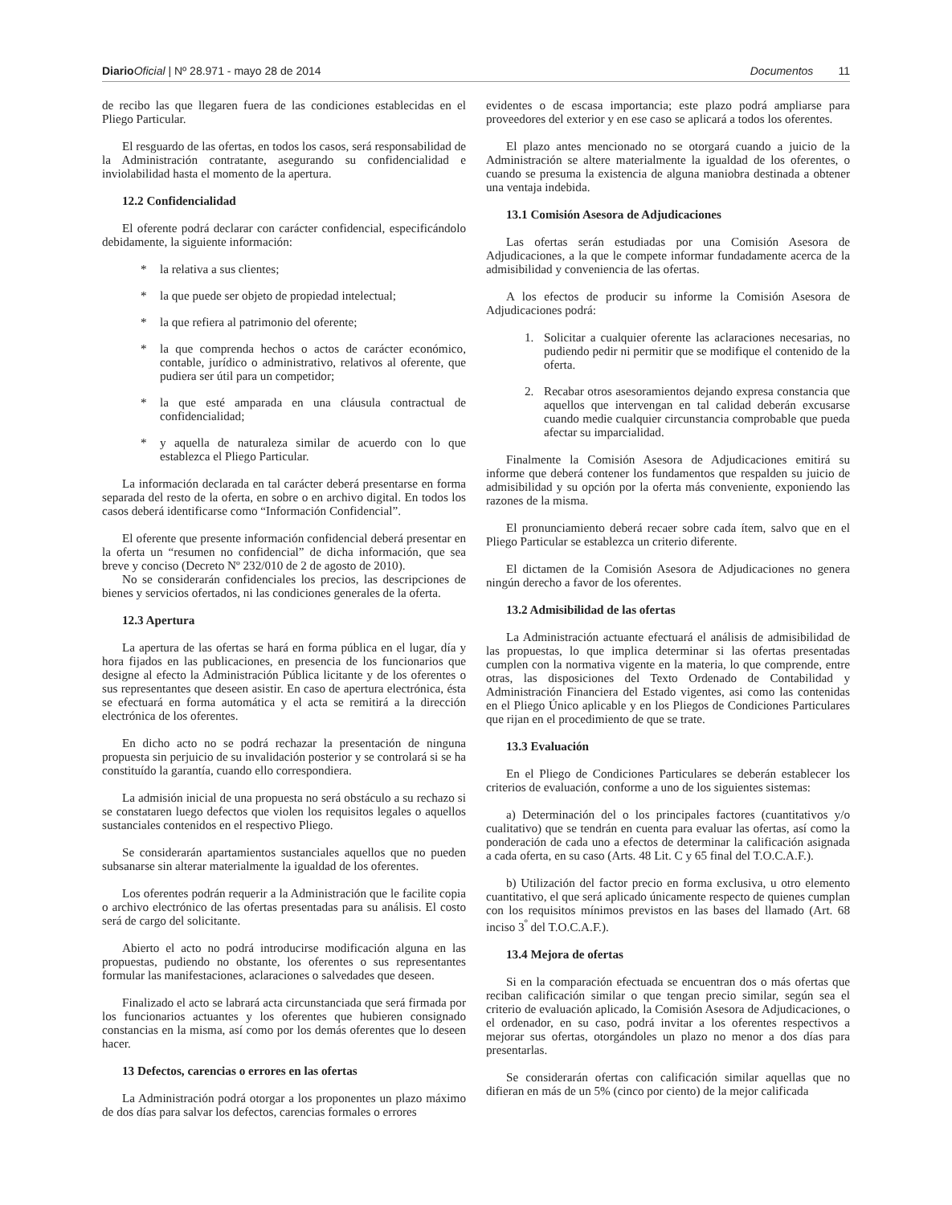Diario Oficial | Nº 28.971 - mayo 28 de 2014 Documentos 11
de recibo las que llegaren fuera de las condiciones establecidas en el Pliego Particular.
El resguardo de las ofertas, en todos los casos, será responsabilidad de la Administración contratante, asegurando su confidencialidad e inviolabilidad hasta el momento de la apertura.
12.2 Confidencialidad
El oferente podrá declarar con carácter confidencial, especificándolo debidamente, la siguiente información:
* la relativa a sus clientes;
* la que puede ser objeto de propiedad intelectual;
* la que refiera al patrimonio del oferente;
* la que comprenda hechos o actos de carácter económico, contable, jurídico o administrativo, relativos al oferente, que pudiera ser útil para un competidor;
* la que esté amparada en una cláusula contractual de confidencialidad;
* y aquella de naturaleza similar de acuerdo con lo que establezca el Pliego Particular.
La información declarada en tal carácter deberá presentarse en forma separada del resto de la oferta, en sobre o en archivo digital. En todos los casos deberá identificarse como “Información Confidencial”.
El oferente que presente información confidencial deberá presentar en la oferta un “resumen no confidencial” de dicha información, que sea breve y conciso (Decreto Nº 232/010 de 2 de agosto de 2010).
No se considerarán confidenciales los precios, las descripciones de bienes y servicios ofertados, ni las condiciones generales de la oferta.
12.3 Apertura
La apertura de las ofertas se hará en forma pública en el lugar, día y hora fijados en las publicaciones, en presencia de los funcionarios que designe al efecto la Administración Pública licitante y de los oferentes o sus representantes que deseen asistir. En caso de apertura electrónica, ésta se efectuará en forma automática y el acta se remitirá a la dirección electrónica de los oferentes.
En dicho acto no se podrá rechazar la presentación de ninguna propuesta sin perjuicio de su invalidación posterior y se controlará si se ha constituído la garantía, cuando ello correspondiera.
La admisión inicial de una propuesta no será obstáculo a su rechazo si se constataren luego defectos que violen los requisitos legales o aquellos sustanciales contenidos en el respectivo Pliego.
Se considerarán apartamientos sustanciales aquellos que no pueden subsanarse sin alterar materialmente la igualdad de los oferentes.
Los oferentes podrán requerir a la Administración que le facilite copia o archivo electrónico de las ofertas presentadas para su análisis. El costo será de cargo del solicitante.
Abierto el acto no podrá introducirse modificación alguna en las propuestas, pudiendo no obstante, los oferentes o sus representantes formular las manifestaciones, aclaraciones o salvedades que deseen.
Finalizado el acto se labrará acta circunstanciada que será firmada por los funcionarios actuantes y los oferentes que hubieren consignado constancias en la misma, así como por los demás oferentes que lo deseen hacer.
13 Defectos, carencias o errores en las ofertas
La Administración podrá otorgar a los proponentes un plazo máximo de dos días para salvar los defectos, carencias formales o errores
evidentes o de escasa importancia; este plazo podrá ampliarse para proveedores del exterior y en ese caso se aplicará a todos los oferentes.
El plazo antes mencionado no se otorgará cuando a juicio de la Administración se altere materialmente la igualdad de los oferentes, o cuando se presuma la existencia de alguna maniobra destinada a obtener una ventaja indebida.
13.1 Comisión Asesora de Adjudicaciones
Las ofertas serán estudiadas por una Comisión Asesora de Adjudicaciones, a la que le compete informar fundadamente acerca de la admisibilidad y conveniencia de las ofertas.
A los efectos de producir su informe la Comisión Asesora de Adjudicaciones podrá:
1. Solicitar a cualquier oferente las aclaraciones necesarias, no pudiendo pedir ni permitir que se modifique el contenido de la oferta.
2. Recabar otros asesoramientos dejando expresa constancia que aquellos que intervengan en tal calidad deberán excusarse cuando medie cualquier circunstancia comprobable que pueda afectar su imparcialidad.
Finalmente la Comisión Asesora de Adjudicaciones emitirá su informe que deberá contener los fundamentos que respalden su juicio de admisibilidad y su opción por la oferta más conveniente, exponiendo las razones de la misma.
El pronunciamiento deberá recaer sobre cada ítem, salvo que en el Pliego Particular se establezca un criterio diferente.
El dictamen de la Comisión Asesora de Adjudicaciones no genera ningún derecho a favor de los oferentes.
13.2 Admisibilidad de las ofertas
La Administración actuante efectuará el análisis de admisibilidad de las propuestas, lo que implica determinar si las ofertas presentadas cumplen con la normativa vigente en la materia, lo que comprende, entre otras, las disposiciones del Texto Ordenado de Contabilidad y Administración Financiera del Estado vigentes, asi como las contenidas en el Pliego Único aplicable y en los Pliegos de Condiciones Particulares que rijan en el procedimiento de que se trate.
13.3 Evaluación
En el Pliego de Condiciones Particulares se deberán establecer los criterios de evaluación, conforme a uno de los siguientes sistemas:
a) Determinación del o los principales factores (cuantitativos y/o cualitativo) que se tendrán en cuenta para evaluar las ofertas, así como la ponderación de cada uno a efectos de determinar la calificación asignada a cada oferta, en su caso (Arts. 48 Lit. C y 65 final del T.O.C.A.F.).
b) Utilización del factor precio en forma exclusiva, u otro elemento cuantitativo, el que será aplicado únicamente respecto de quienes cumplan con los requisitos mínimos previstos en las bases del llamado (Art. 68 inciso 3<sup>º</sup> del T.O.C.A.F.).
13.4 Mejora de ofertas
Si en la comparación efectuada se encuentran dos o más ofertas que reciban calificación similar o que tengan precio similar, según sea el criterio de evaluación aplicado, la Comisión Asesora de Adjudicaciones, o el ordenador, en su caso, podrá invitar a los oferentes respectivos a mejorar sus ofertas, otorgándoles un plazo no menor a dos días para presentarlas.
Se considerarán ofertas con calificación similar aquellas que no difieran en más de un 5% (cinco por ciento) de la mejor calificada